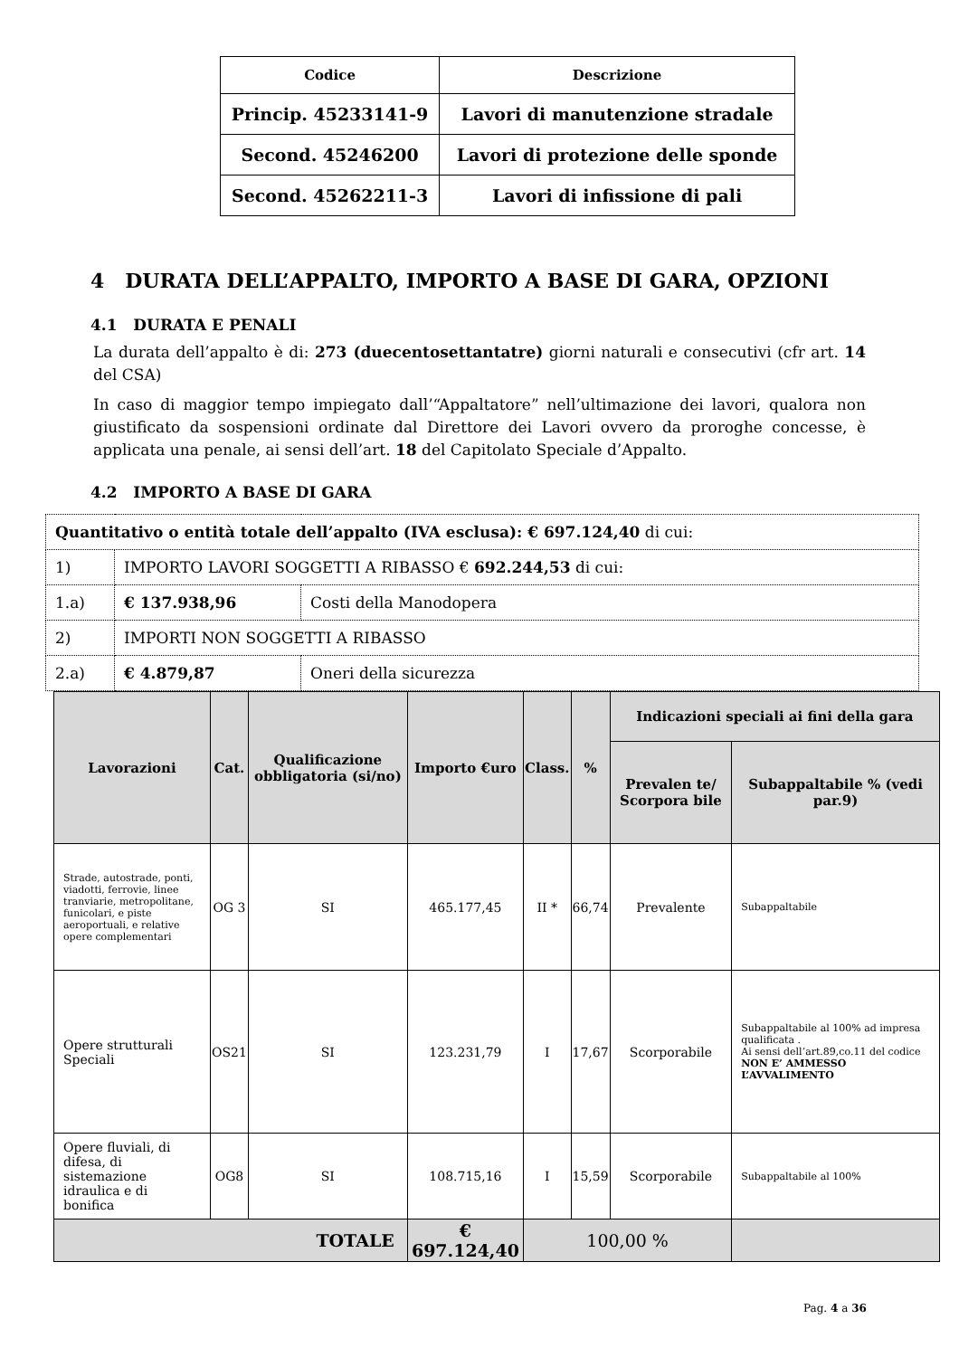| Codice | Descrizione |
| --- | --- |
| Princip. 45233141-9 | Lavori di manutenzione stradale |
| Second. 45246200 | Lavori di protezione delle sponde |
| Second. 45262211-3 | Lavori di infissione di pali |
4 DURATA DELL’APPALTO, IMPORTO A BASE DI GARA, OPZIONI
4.1 DURATA E PENALI
La durata dell’appalto è di: 273 (duecentosettantatre) giorni naturali e consecutivi (cfr art. 14 del CSA)
In caso di maggior tempo impiegato dall’“Appaltatore” nell’ultimazione dei lavori, qualora non giustificato da sospensioni ordinate dal Direttore dei Lavori ovvero da proroghe concesse, è applicata una penale, ai sensi dell’art. 18 del Capitolato Speciale d’Appalto.
4.2 IMPORTO A BASE DI GARA
| Quantitativo o entità totale dell’appalto (IVA esclusa): € 697.124,40 di cui: | | |
| 1) | IMPORTO LAVORI SOGGETTI A RIBASSO € 692.244,53 di cui: | |
| 1.a) | € 137.938,96 | Costi della Manodopera |
| 2) | IMPORTI NON SOGGETTI A RIBASSO | |
| 2.a) | € 4.879,87 | Oneri della sicurezza |
| Lavorazioni | Cat. | Qualificazione obbligatoria (si/no) | Importo €uro | Class. | % | Indicazioni speciali ai fini della gara | |
| --- | --- | --- | --- | --- | --- | --- | --- |
| | | | | | | Prevalen te/ Scorpora bile | Subappaltabile % (vedi par.9) |
| Strade, autostrade, ponti, viadotti, ferrovie, linee tranviarie, metropolitane, funicolari, e piste aeroportuali, e relative opere complementari | OG 3 | SI | 465.177,45 | II * | 66,74 | Prevalente | Subappaltabile |
| Opere strutturali Speciali | OS21 | SI | 123.231,79 | I | 17,67 | Scorporabile | Subappaltabile al 100% ad impresa qualificata . Ai sensi dell’art.89,co.11 del codice NON E’ AMMESSO L’AVVALIMENTO |
| Opere fluviali, di difesa, di sistemazione idraulica e di bonifica | OG8 | SI | 108.715,16 | I | 15,59 | Scorporabile | Subappaltabile al 100% |
| TOTALE | | | € 697.124,40 | 100,00 % | | | |
Pag. 4 a 36